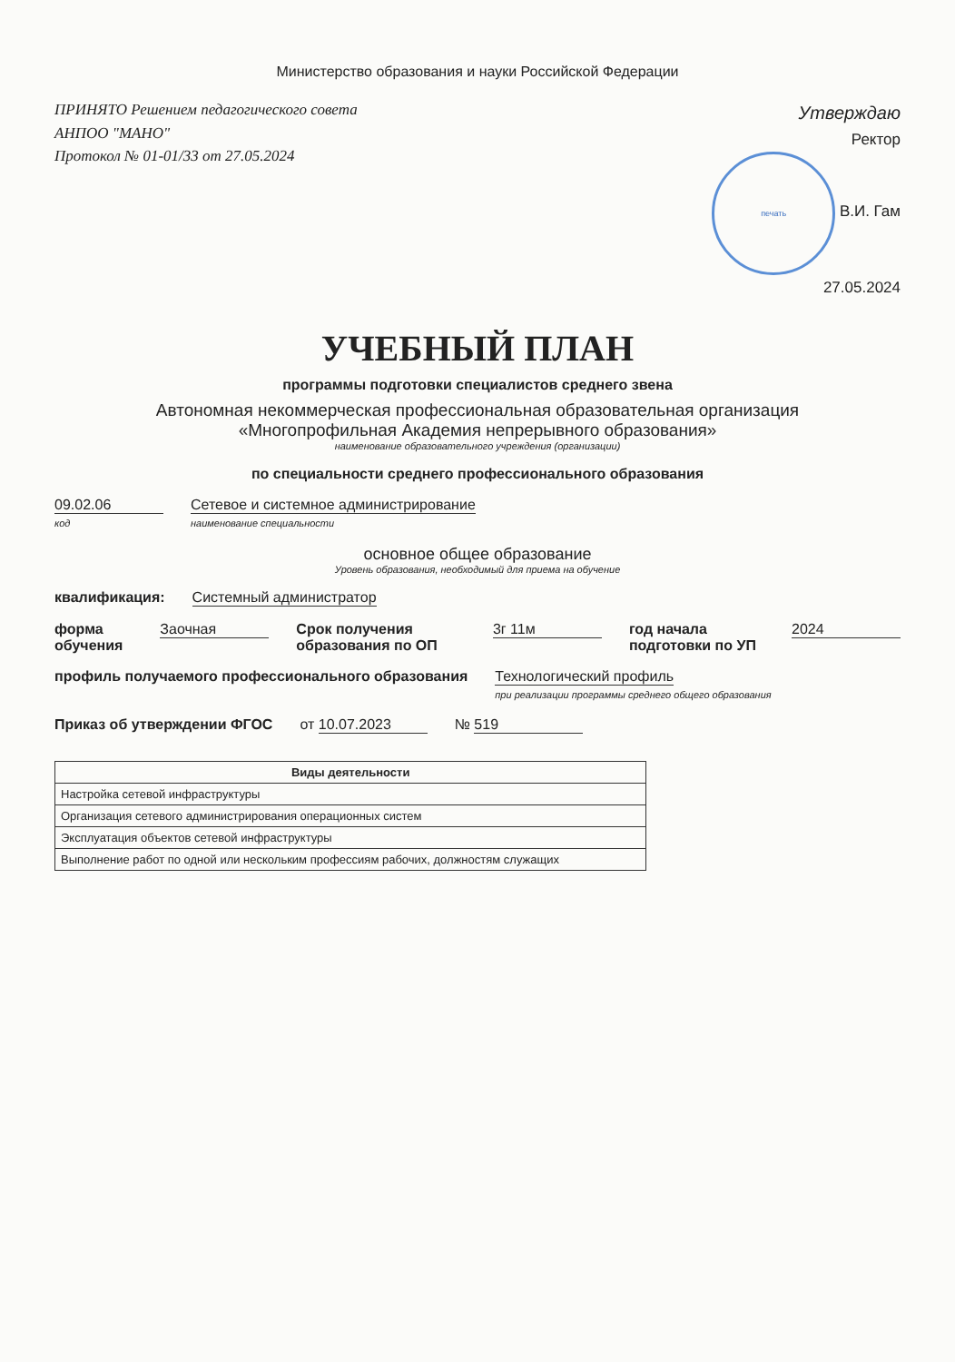Министерство образования и науки Российской Федерации
ПРИНЯТО Решением педагогического совета
АНПОО "МАНО"
Протокол № 01-01/33 от 27.05.2024
Утверждаю
Ректор
печать В.И. Гам
27.05.2024
УЧЕБНЫЙ ПЛАН
программы подготовки специалистов среднего звена
Автономная некоммерческая профессиональная образовательная организация
«Многопрофильная Академия непрерывного образования»
наименование образовательного учреждения (организации)
по специальности среднего профессионального образования
09.02.06
код Сетевое и системное администрирование
наименование специальности
основное общее образование
Уровень образования, необходимый для приема на обучение
квалификация: Системный администратор
форма обучения Заочная Срок получения образования по ОП 3г 11м год начала подготовки по УП 2024
профиль получаемого профессионального образования Технологический профиль
при реализации программы среднего общего образования
Приказ об утверждении ФГОС от 10.07.2023 № 519
| Виды деятельности |
| --- |
| Настройка сетевой инфраструктуры |
| Организация сетевого администрирования операционных систем |
| Эксплуатация объектов сетевой инфраструктуры |
| Выполнение работ по одной или нескольким профессиям рабочих, должностям служащих |